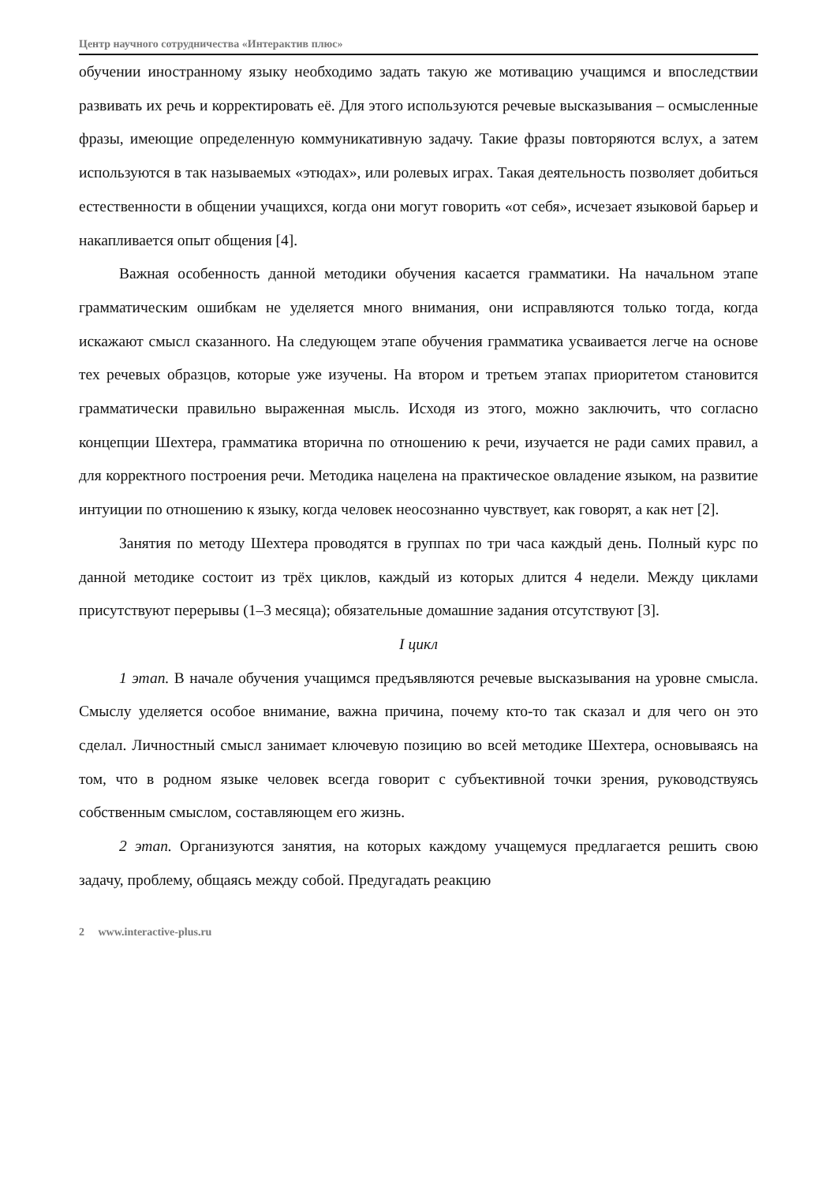Центр научного сотрудничества «Интерактив плюс»
обучении иностранному языку необходимо задать такую же мотивацию учащимся и впоследствии развивать их речь и корректировать её. Для этого используются речевые высказывания – осмысленные фразы, имеющие определенную коммуникативную задачу. Такие фразы повторяются вслух, а затем используются в так называемых «этюдах», или ролевых играх. Такая деятельность позволяет добиться естественности в общении учащихся, когда они могут говорить «от себя», исчезает языковой барьер и накапливается опыт общения [4].
Важная особенность данной методики обучения касается грамматики. На начальном этапе грамматическим ошибкам не уделяется много внимания, они исправляются только тогда, когда искажают смысл сказанного. На следующем этапе обучения грамматика усваивается легче на основе тех речевых образцов, которые уже изучены. На втором и третьем этапах приоритетом становится грамматически правильно выраженная мысль. Исходя из этого, можно заключить, что согласно концепции Шехтера, грамматика вторична по отношению к речи, изучается не ради самих правил, а для корректного построения речи. Методика нацелена на практическое овладение языком, на развитие интуиции по отношению к языку, когда человек неосознанно чувствует, как говорят, а как нет [2].
Занятия по методу Шехтера проводятся в группах по три часа каждый день. Полный курс по данной методике состоит из трёх циклов, каждый из которых длится 4 недели. Между циклами присутствуют перерывы (1–3 месяца); обязательные домашние задания отсутствуют [3].
I цикл
1 этап. В начале обучения учащимся предъявляются речевые высказывания на уровне смысла. Смыслу уделяется особое внимание, важна причина, почему кто-то так сказал и для чего он это сделал. Личностный смысл занимает ключевую позицию во всей методике Шехтера, основываясь на том, что в родном языке человек всегда говорит с субъективной точки зрения, руководствуясь собственным смыслом, составляющем его жизнь.
2 этап. Организуются занятия, на которых каждому учащемуся предлагается решить свою задачу, проблему, общаясь между собой. Предугадать реакцию
2 www.interactive-plus.ru